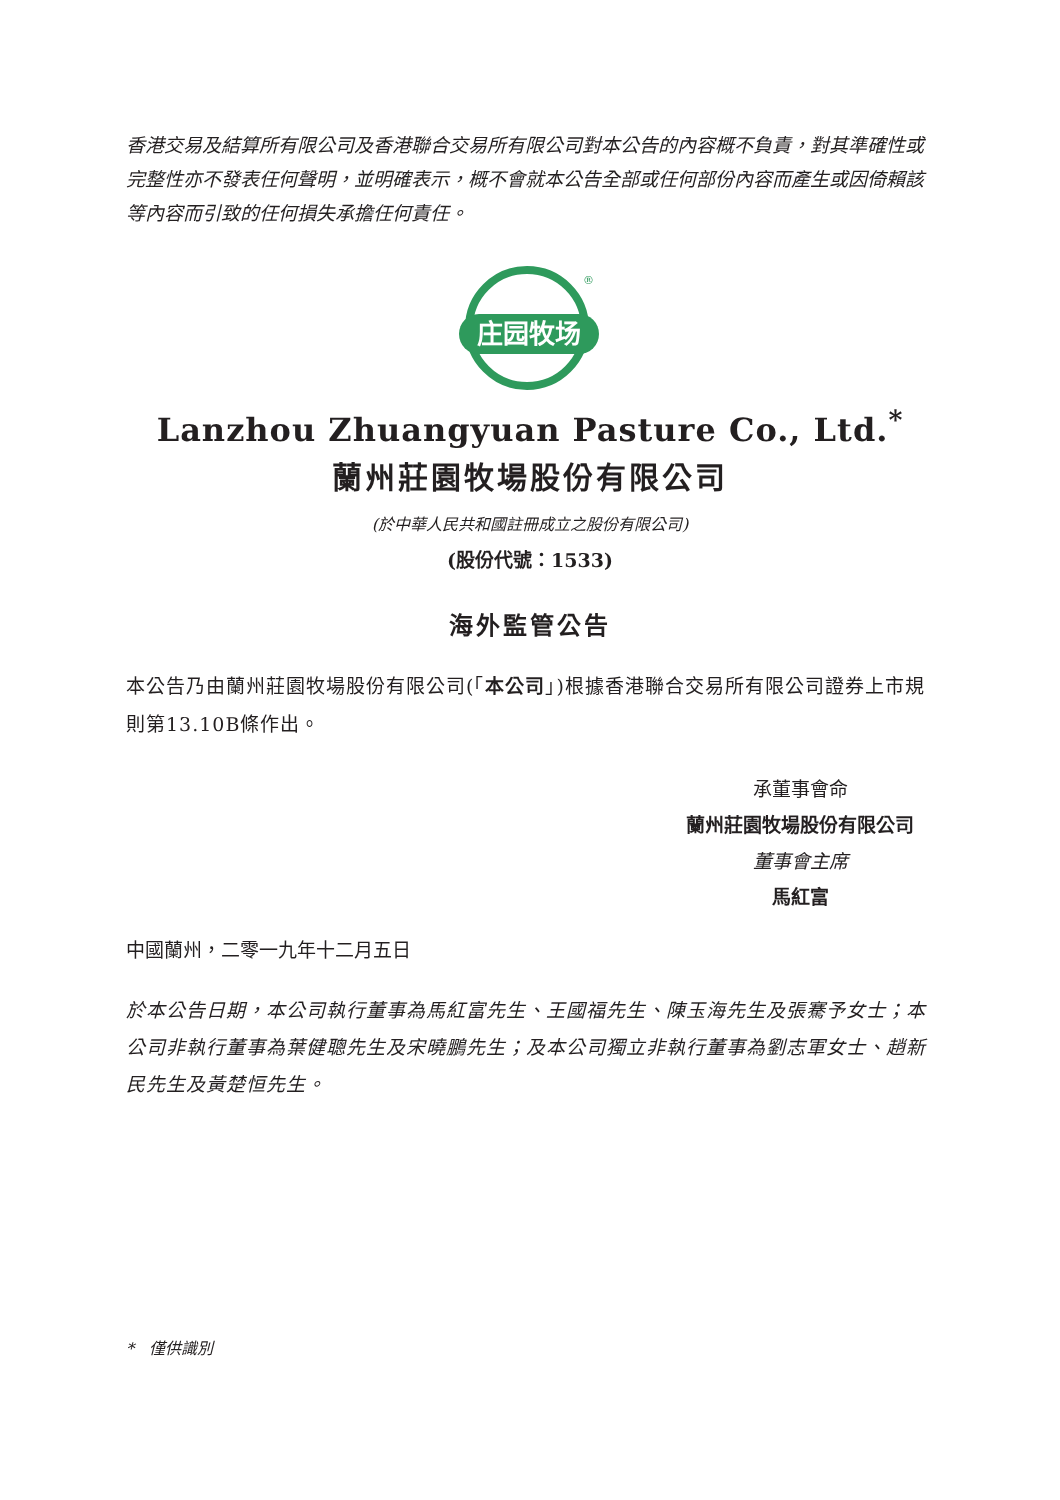香港交易及結算所有限公司及香港聯合交易所有限公司對本公告的內容概不負責，對其準確性或完整性亦不發表任何聲明，並明確表示，概不會就本公告全部或任何部份內容而產生或因倚賴該等內容而引致的任何損失承擔任何責任。
庄园牧场
®
Lanzhou Zhuangyuan Pasture Co., Ltd.<sup>*</sup>
蘭州莊園牧場股份有限公司
(於中華人民共和國註冊成立之股份有限公司)
(股份代號：1533)
海外監管公告
本公告乃由蘭州莊園牧場股份有限公司(「本公司」)根據香港聯合交易所有限公司證券上市規則第13.10B條作出。
承董事會命
蘭州莊園牧場股份有限公司
董事會主席
馬紅富
中國蘭州，二零一九年十二月五日
於本公告日期，本公司執行董事為馬紅富先生、王國福先生、陳玉海先生及張騫予女士；本公司非執行董事為葉健聰先生及宋曉鵬先生；及本公司獨立非執行董事為劉志軍女士、趙新民先生及黃楚恒先生。
* 僅供識別